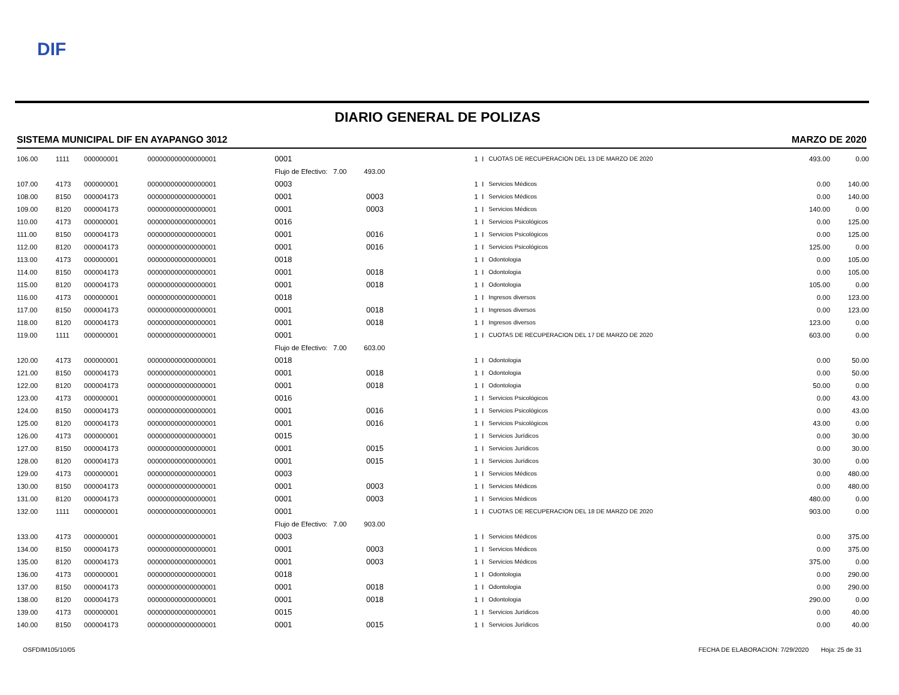DIF
DIARIO GENERAL DE POLIZAS
SISTEMA MUNICIPAL DIF EN AYAPANGO 3012 MARZO DE 2020
| 106.00 | 1111 | 000000001 | 000000000000000001 | 0001 | | 1 | I | CUOTAS DE RECUPERACION DEL 13 DE MARZO DE 2020 | 493.00 | 0.00 |
| | | | | Flujo de Efectivo: 7.00 493.00 | | | | | | |
| 107.00 | 4173 | 000000001 | 000000000000000001 | 0003 | | 1 | I | Servicios Médicos | 0.00 | 140.00 |
| 108.00 | 8150 | 000004173 | 000000000000000001 | 0001 | 0003 | 1 | I | Servicios Médicos | 0.00 | 140.00 |
| 109.00 | 8120 | 000004173 | 000000000000000001 | 0001 | 0003 | 1 | I | Servicios Médicos | 140.00 | 0.00 |
| 110.00 | 4173 | 000000001 | 000000000000000001 | 0016 | | 1 | I | Servicios Psicológicos | 0.00 | 125.00 |
| 111.00 | 8150 | 000004173 | 000000000000000001 | 0001 | 0016 | 1 | I | Servicios Psicológicos | 0.00 | 125.00 |
| 112.00 | 8120 | 000004173 | 000000000000000001 | 0001 | 0016 | 1 | I | Servicios Psicológicos | 125.00 | 0.00 |
| 113.00 | 4173 | 000000001 | 000000000000000001 | 0018 | | 1 | I | Odontologia | 0.00 | 105.00 |
| 114.00 | 8150 | 000004173 | 000000000000000001 | 0001 | 0018 | 1 | I | Odontologia | 0.00 | 105.00 |
| 115.00 | 8120 | 000004173 | 000000000000000001 | 0001 | 0018 | 1 | I | Odontologia | 105.00 | 0.00 |
| 116.00 | 4173 | 000000001 | 000000000000000001 | 0018 | | 1 | I | Ingresos diversos | 0.00 | 123.00 |
| 117.00 | 8150 | 000004173 | 000000000000000001 | 0001 | 0018 | 1 | I | Ingresos diversos | 0.00 | 123.00 |
| 118.00 | 8120 | 000004173 | 000000000000000001 | 0001 | 0018 | 1 | I | Ingresos diversos | 123.00 | 0.00 |
| 119.00 | 1111 | 000000001 | 000000000000000001 | 0001 | | 1 | I | CUOTAS DE RECUPERACION DEL 17 DE MARZO DE 2020 | 603.00 | 0.00 |
| | | | | Flujo de Efectivo: 7.00 603.00 | | | | | | |
| 120.00 | 4173 | 000000001 | 000000000000000001 | 0018 | | 1 | I | Odontologia | 0.00 | 50.00 |
| 121.00 | 8150 | 000004173 | 000000000000000001 | 0001 | 0018 | 1 | I | Odontologia | 0.00 | 50.00 |
| 122.00 | 8120 | 000004173 | 000000000000000001 | 0001 | 0018 | 1 | I | Odontologia | 50.00 | 0.00 |
| 123.00 | 4173 | 000000001 | 000000000000000001 | 0016 | | 1 | I | Servicios Psicológicos | 0.00 | 43.00 |
| 124.00 | 8150 | 000004173 | 000000000000000001 | 0001 | 0016 | 1 | I | Servicios Psicológicos | 0.00 | 43.00 |
| 125.00 | 8120 | 000004173 | 000000000000000001 | 0001 | 0016 | 1 | I | Servicios Psicológicos | 43.00 | 0.00 |
| 126.00 | 4173 | 000000001 | 000000000000000001 | 0015 | | 1 | I | Servicios Jurídicos | 0.00 | 30.00 |
| 127.00 | 8150 | 000004173 | 000000000000000001 | 0001 | 0015 | 1 | I | Servicios Jurídicos | 0.00 | 30.00 |
| 128.00 | 8120 | 000004173 | 000000000000000001 | 0001 | 0015 | 1 | I | Servicios Jurídicos | 30.00 | 0.00 |
| 129.00 | 4173 | 000000001 | 000000000000000001 | 0003 | | 1 | I | Servicios Médicos | 0.00 | 480.00 |
| 130.00 | 8150 | 000004173 | 000000000000000001 | 0001 | 0003 | 1 | I | Servicios Médicos | 0.00 | 480.00 |
| 131.00 | 8120 | 000004173 | 000000000000000001 | 0001 | 0003 | 1 | I | Servicios Médicos | 480.00 | 0.00 |
| 132.00 | 1111 | 000000001 | 000000000000000001 | 0001 | | 1 | I | CUOTAS DE RECUPERACION DEL 18 DE MARZO DE 2020 | 903.00 | 0.00 |
| | | | | Flujo de Efectivo: 7.00 903.00 | | | | | | |
| 133.00 | 4173 | 000000001 | 000000000000000001 | 0003 | | 1 | I | Servicios Médicos | 0.00 | 375.00 |
| 134.00 | 8150 | 000004173 | 000000000000000001 | 0001 | 0003 | 1 | I | Servicios Médicos | 0.00 | 375.00 |
| 135.00 | 8120 | 000004173 | 000000000000000001 | 0001 | 0003 | 1 | I | Servicios Médicos | 375.00 | 0.00 |
| 136.00 | 4173 | 000000001 | 000000000000000001 | 0018 | | 1 | I | Odontologia | 0.00 | 290.00 |
| 137.00 | 8150 | 000004173 | 000000000000000001 | 0001 | 0018 | 1 | I | Odontologia | 0.00 | 290.00 |
| 138.00 | 8120 | 000004173 | 000000000000000001 | 0001 | 0018 | 1 | I | Odontologia | 290.00 | 0.00 |
| 139.00 | 4173 | 000000001 | 000000000000000001 | 0015 | | 1 | I | Servicios Jurídicos | 0.00 | 40.00 |
| 140.00 | 8150 | 000004173 | 000000000000000001 | 0001 | 0015 | 1 | I | Servicios Jurídicos | 0.00 | 40.00 |
OSFDIM105/10/05 FECHA DE ELABORACION: 7/29/2020 Hoja: 25 de 31